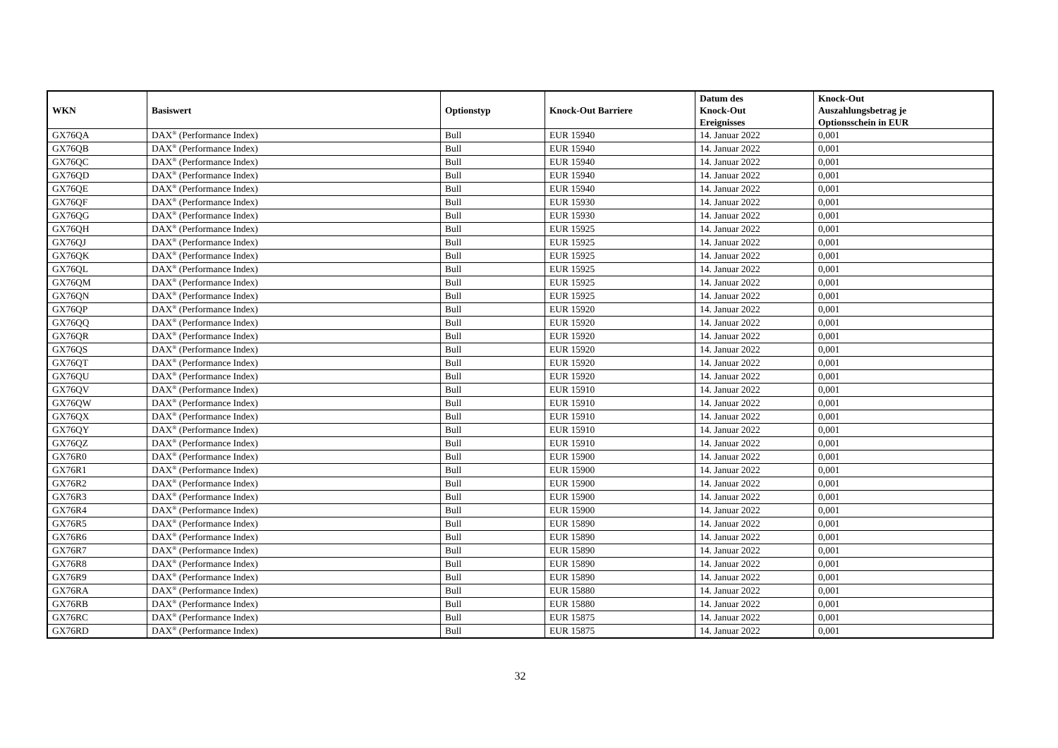| WKN | Basiswert | Optionstyp | Knock-Out Barriere | Datum des Knock-Out Ereignisses | Knock-Out Auszahlungsbetrag je Optionsschein in EUR |
| --- | --- | --- | --- | --- | --- |
| GX76QA | DAX<sup>®</sup> (Performance Index) | Bull | EUR 15940 | 14. Januar 2022 | 0,001 |
| GX76QB | DAX<sup>®</sup> (Performance Index) | Bull | EUR 15940 | 14. Januar 2022 | 0,001 |
| GX76QC | DAX<sup>®</sup> (Performance Index) | Bull | EUR 15940 | 14. Januar 2022 | 0,001 |
| GX76QD | DAX<sup>®</sup> (Performance Index) | Bull | EUR 15940 | 14. Januar 2022 | 0,001 |
| GX76QE | DAX<sup>®</sup> (Performance Index) | Bull | EUR 15940 | 14. Januar 2022 | 0,001 |
| GX76QF | DAX<sup>®</sup> (Performance Index) | Bull | EUR 15930 | 14. Januar 2022 | 0,001 |
| GX76QG | DAX<sup>®</sup> (Performance Index) | Bull | EUR 15930 | 14. Januar 2022 | 0,001 |
| GX76QH | DAX<sup>®</sup> (Performance Index) | Bull | EUR 15925 | 14. Januar 2022 | 0,001 |
| GX76QJ | DAX<sup>®</sup> (Performance Index) | Bull | EUR 15925 | 14. Januar 2022 | 0,001 |
| GX76QK | DAX<sup>®</sup> (Performance Index) | Bull | EUR 15925 | 14. Januar 2022 | 0,001 |
| GX76QL | DAX<sup>®</sup> (Performance Index) | Bull | EUR 15925 | 14. Januar 2022 | 0,001 |
| GX76QM | DAX<sup>®</sup> (Performance Index) | Bull | EUR 15925 | 14. Januar 2022 | 0,001 |
| GX76QN | DAX<sup>®</sup> (Performance Index) | Bull | EUR 15925 | 14. Januar 2022 | 0,001 |
| GX76QP | DAX<sup>®</sup> (Performance Index) | Bull | EUR 15920 | 14. Januar 2022 | 0,001 |
| GX76QQ | DAX<sup>®</sup> (Performance Index) | Bull | EUR 15920 | 14. Januar 2022 | 0,001 |
| GX76QR | DAX<sup>®</sup> (Performance Index) | Bull | EUR 15920 | 14. Januar 2022 | 0,001 |
| GX76QS | DAX<sup>®</sup> (Performance Index) | Bull | EUR 15920 | 14. Januar 2022 | 0,001 |
| GX76QT | DAX<sup>®</sup> (Performance Index) | Bull | EUR 15920 | 14. Januar 2022 | 0,001 |
| GX76QU | DAX<sup>®</sup> (Performance Index) | Bull | EUR 15920 | 14. Januar 2022 | 0,001 |
| GX76QV | DAX<sup>®</sup> (Performance Index) | Bull | EUR 15910 | 14. Januar 2022 | 0,001 |
| GX76QW | DAX<sup>®</sup> (Performance Index) | Bull | EUR 15910 | 14. Januar 2022 | 0,001 |
| GX76QX | DAX<sup>®</sup> (Performance Index) | Bull | EUR 15910 | 14. Januar 2022 | 0,001 |
| GX76QY | DAX<sup>®</sup> (Performance Index) | Bull | EUR 15910 | 14. Januar 2022 | 0,001 |
| GX76QZ | DAX<sup>®</sup> (Performance Index) | Bull | EUR 15910 | 14. Januar 2022 | 0,001 |
| GX76R0 | DAX<sup>®</sup> (Performance Index) | Bull | EUR 15900 | 14. Januar 2022 | 0,001 |
| GX76R1 | DAX<sup>®</sup> (Performance Index) | Bull | EUR 15900 | 14. Januar 2022 | 0,001 |
| GX76R2 | DAX<sup>®</sup> (Performance Index) | Bull | EUR 15900 | 14. Januar 2022 | 0,001 |
| GX76R3 | DAX<sup>®</sup> (Performance Index) | Bull | EUR 15900 | 14. Januar 2022 | 0,001 |
| GX76R4 | DAX<sup>®</sup> (Performance Index) | Bull | EUR 15900 | 14. Januar 2022 | 0,001 |
| GX76R5 | DAX<sup>®</sup> (Performance Index) | Bull | EUR 15890 | 14. Januar 2022 | 0,001 |
| GX76R6 | DAX<sup>®</sup> (Performance Index) | Bull | EUR 15890 | 14. Januar 2022 | 0,001 |
| GX76R7 | DAX<sup>®</sup> (Performance Index) | Bull | EUR 15890 | 14. Januar 2022 | 0,001 |
| GX76R8 | DAX<sup>®</sup> (Performance Index) | Bull | EUR 15890 | 14. Januar 2022 | 0,001 |
| GX76R9 | DAX<sup>®</sup> (Performance Index) | Bull | EUR 15890 | 14. Januar 2022 | 0,001 |
| GX76RA | DAX<sup>®</sup> (Performance Index) | Bull | EUR 15880 | 14. Januar 2022 | 0,001 |
| GX76RB | DAX<sup>®</sup> (Performance Index) | Bull | EUR 15880 | 14. Januar 2022 | 0,001 |
| GX76RC | DAX<sup>®</sup> (Performance Index) | Bull | EUR 15875 | 14. Januar 2022 | 0,001 |
| GX76RD | DAX<sup>®</sup> (Performance Index) | Bull | EUR 15875 | 14. Januar 2022 | 0,001 |
32